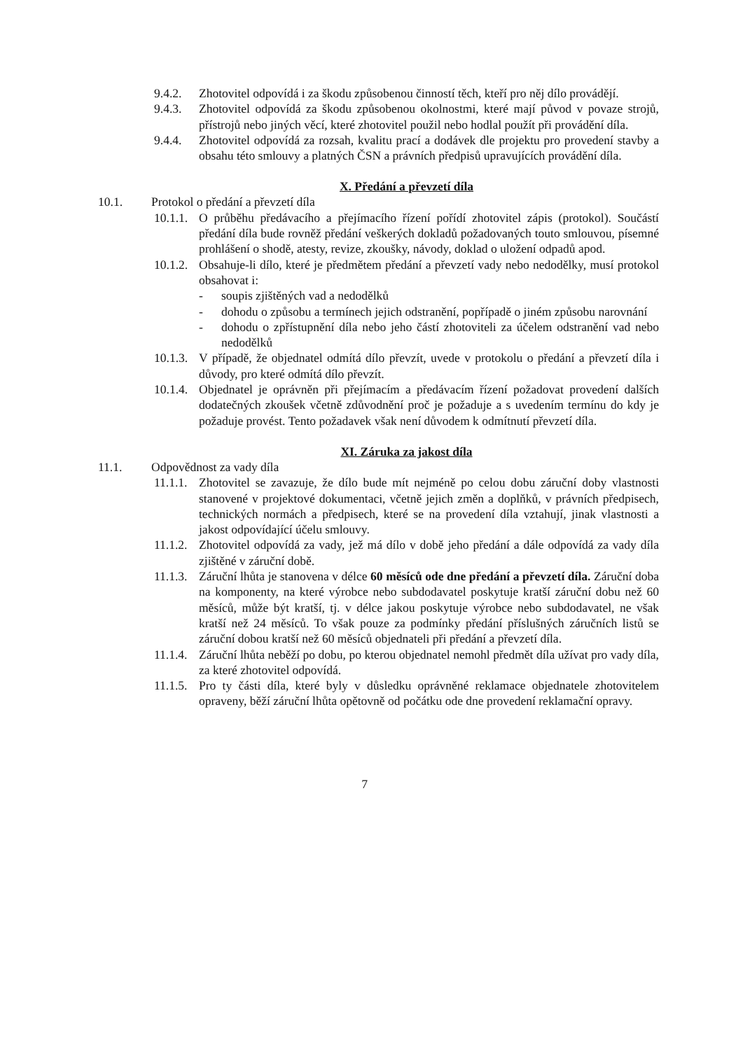9.4.2. Zhotovitel odpovídá i za škodu způsobenou činností těch, kteří pro něj dílo provádějí.
9.4.3. Zhotovitel odpovídá za škodu způsobenou okolnostmi, které mají původ v povaze strojů, přístrojů nebo jiných věcí, které zhotovitel použil nebo hodlal použít při provádění díla.
9.4.4. Zhotovitel odpovídá za rozsah, kvalitu prací a dodávek dle projektu pro provedení stavby a obsahu této smlouvy a platných ČSN a právních předpisů upravujících provádění díla.
X. Předání a převzetí díla
10.1. Protokol o předání a převzetí díla
10.1.1. O průběhu předávacího a přejímacího řízení pořídí zhotovitel zápis (protokol). Součástí předání díla bude rovněž předání veškerých dokladů požadovaných touto smlouvou, písemné prohlášení o shodě, atesty, revize, zkoušky, návody, doklad o uložení odpadů apod.
10.1.2. Obsahuje-li dílo, které je předmětem předání a převzetí vady nebo nedodělky, musí protokol obsahovat i:
- soupis zjištěných vad a nedodělků
- dohodu o způsobu a termínech jejich odstranění, popřípadě o jiném způsobu narovnání
- dohodu o zpřístupnění díla nebo jeho částí zhotoviteli za účelem odstranění vad nebo nedodělků
10.1.3. V případě, že objednatel odmítá dílo převzít, uvede v protokolu o předání a převzetí díla i důvody, pro které odmítá dílo převzít.
10.1.4. Objednatel je oprávněn při přejímacím a předávacím řízení požadovat provedení dalších dodatečných zkoušek včetně zdůvodnění proč je požaduje a s uvedením termínu do kdy je požaduje provést. Tento požadavek však není důvodem k odmítnutí převzetí díla.
XI. Záruka za jakost díla
11.1. Odpovědnost za vady díla
11.1.1. Zhotovitel se zavazuje, že dílo bude mít nejméně po celou dobu záruční doby vlastnosti stanovené v projektové dokumentaci, včetně jejich změn a doplňků, v právních předpisech, technických normách a předpisech, které se na provedení díla vztahují, jinak vlastnosti a jakost odpovídající účelu smlouvy.
11.1.2. Zhotovitel odpovídá za vady, jež má dílo v době jeho předání a dále odpovídá za vady díla zjištěné v záruční době.
11.1.3. Záruční lhůta je stanovena v délce 60 měsíců ode dne předání a převzetí díla. Záruční doba na komponenty, na které výrobce nebo subdodavatel poskytuje kratší záruční dobu než 60 měsíců, může být kratší, tj. v délce jakou poskytuje výrobce nebo subdodavatel, ne však kratší než 24 měsíců. To však pouze za podmínky předání příslušných záručních listů se záruční dobou kratší než 60 měsíců objednateli při předání a převzetí díla.
11.1.4. Záruční lhůta neběží po dobu, po kterou objednatel nemohl předmět díla užívat pro vady díla, za které zhotovitel odpovídá.
11.1.5. Pro ty části díla, které byly v důsledku oprávněné reklamace objednatele zhotovitelem opraveny, běží záruční lhůta opětovně od počátku ode dne provedení reklamační opravy.
7